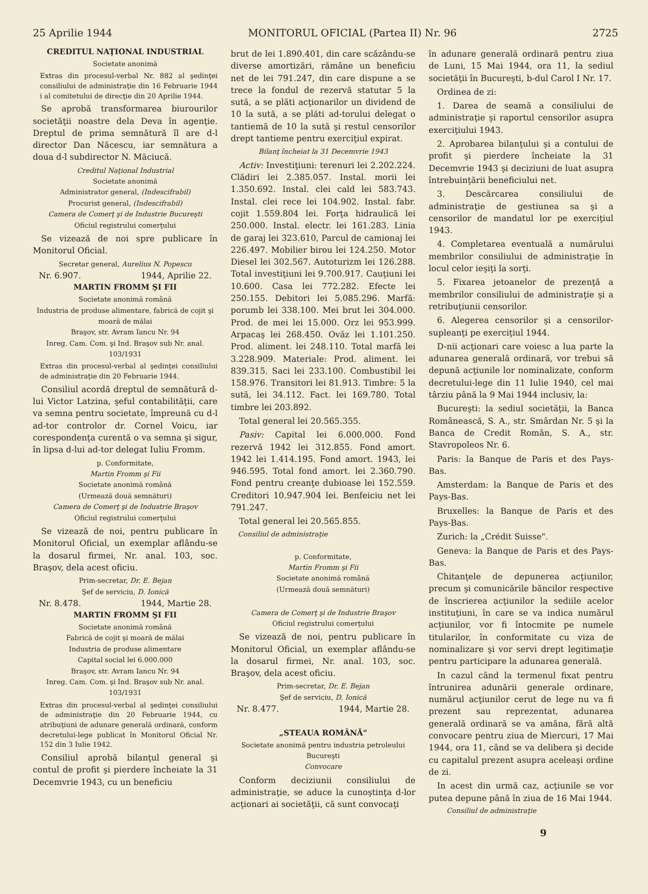25 Aprilie 1944 MONITORUL OFICIAL (Partea II) Nr. 96 2725
CREDITUL NAŢIONAL INDUSTRIAL
Societate anonimă
Extras din procesul-verbal Nr. 882 al şedinţei consiliului de administraţie din 16 Februarie 1944 i al comitetului de direcţie din 20 Aprilie 1944.
Se aprobă transformarea biurourilor societăţii noastre dela Deva în agenţie. Dreptul de prima semnătură îl are d-l director Dan Năcescu, iar semnătura a doua d-l subdirector N. Măciucă.
Creditul Naţional Industrial
Societate anonimă
Administrator general, (Indescifrabil)
Procurist general, (Indescifrabil)
Camera de Comerţ şi de Industrie Bucureşti
Oficiul registrului comerţului
Se vizează de noi spre publicare în Monitorul Oficial.
Secretar general, Aurelius N. Popescu
Nr. 6.907. 1944, Aprilie 22.
MARTIN FROMM ŞI FII
Societate anonimă română
Industria de produse alimentare, fabrică de cojit şi moară de mălai
Braşov, str. Avram Iancu Nr. 94
Inreg. Cam. Com. şi Ind. Braşov sub Nr. anal. 103/1931
Extras din procesul-verbal al şedinţei consiliului de administraţie din 20 Februarie 1944.
Consiliul acordă dreptul de semnătură d-lui Victor Latzina, şeful contabilităţii, care va semna pentru societate, împreună cu d-l ad-tor controlor dr. Cornel Voicu, iar corespondenţa curentă o va semna şi sigur, în lipsa d-lui ad-tor delegat Iuliu Fromm.
p. Conformitate,
Martin Fromm şi Fii
Societate anonimă română
(Urmează două semnături)
Camera de Comerţ şi de Industrie Braşov
Oficiul registrului comerţului
Se vizează de noi, pentru publicare în Monitorul Oficial, un exemplar aflându-se la dosarul firmei, Nr. anal. 103, soc. Braşov, dela acest oficiu.
Prim-secretar, Dr. E. Bejan
Şef de serviciu, D. Ionică
Nr. 8.478. 1944, Martie 28.
MARTIN FROMM ŞI FII
Societate anonimă română
Fabrică de cojit şi moară de mălai
Industria de produse alimentare
Capital social lei 6.000.000
Braşov, str. Avram Iancu Nr. 94
Inreg. Cam. Com. şi Ind. Braşov sub Nr. anal. 103/1931
Extras din procesul-verbal al şedinţei consiliului de administraţie din 20 Februarie 1944, cu atribuţiuni de adunare generală ordinară, conform decretului-lege publicat în Monitorul Oficial Nr. 152 din 3 Iulie 1942.
Consiliul aprobă bilanţul general şi contul de profit şi pierdere încheiate la 31 Decemvrie 1943, cu un beneficiu
brut de lei 1.890.401, din care scăzându-se diverse amortizări, rămâne un beneficiu net de lei 791.247, din care dispune a se trece la fondul de rezervă statutar 5 la sută, a se plăti acţionarilor un dividend de 10 la sută, a se plăti ad-torului delegat o tantiemă de 10 la sută şi restul censorilor drept tantieme pentru exerciţiul expirat.
Bilanţ încheiat la 31 Decemvrie 1943
Activ: Investiţiuni: terenuri lei 2.202.224. Clădiri lei 2.385.057. Instal. morii lei 1.350.692. Instal. clei cald lei 583.743. Instal. clei rece lei 104.902. Instal. fabr. cojit 1.559.804 lei. Forţa hidraulică lei 250.000. Instal. electr. lei 161.283. Linia de garaj lei 323.610, Parcul de camionaj lei 226.497. Mobilier birou lei 124.250. Motor Diesel lei 302.567. Autoturizm lei 126.288. Total investiţiuni lei 9.700.917. Cauţiuni lei 10.600. Casa lei 772.282. Efecte lei 250.155. Debitori lei 5.085.296. Marfă: porumb lei 338.100. Mei brut lei 304.000. Prod. de mei lei 15.000. Orz lei 953.999. Arpacaş lei 268.450. Ovăz lei 1.101.250. Prod. aliment. lei 248.110. Total marfă lei 3.228.909. Materiale: Prod. aliment. lei 839.315. Saci lei 233.100. Combustibil lei 158.976. Transitori lei 81.913. Timbre: 5 la sută, lei 34.112. Fact. lei 169.780. Total timbre lei 203.892.
Total general lei 20.565.355.
Pasiv: Capital lei 6.000.000. Fond rezervă 1942 lei 312.855. Fond amort. 1942 lei 1.414.195. Fond amort. 1943, lei 946.595. Total fond amort. lei 2.360.790. Fond pentru creanţe dubioase lei 152.559. Creditori 10.947.904 lei. Benfeiciu net lei 791.247.
Total general lei 20.565.855.
Consiliul de administraţie
p. Conformitate,
Martin Fromm şi Fii
Societate anonimă română
(Urmează două semnături)
Camera de Comerţ şi de Industrie Braşov
Oficiul registrului comerţului
Se vizează de noi, pentru publicare în Monitorul Oficial, un exemplar aflându-se la dosarul firmei, Nr. anal. 103, soc. Braşov, dela acest oficiu.
Prim-secretar, Dr. E. Bejan
Şef de serviciu, D. Ionică
Nr. 8.477. 1944, Martie 28.
„STEAUA ROMÂNĂ"
Societate anonimă pentru industria petroleului
Bucureşti
Convocare
Conform deciziunii consiliului de administraţie, se aduce la cunoştinţa d-lor acţionari ai societăţii, că sunt convocaţi
în adunare generală ordinară pentru ziua de Luni, 15 Mai 1944, ora 11, la sediul societăţii în Bucureşti, b-dul Carol I Nr. 17.
Ordinea de zi:
1. Darea de seamă a consiliului de administraţie şi raportul censorilor asupra exerciţiului 1943.
2. Aprobarea bilanţului şi a contului de profit şi pierdere încheiate la 31 Decemvrie 1943 şi deciziuni de luat asupra întrebuinţării beneficiului net.
3. Descărcarea consiliului de administraţie de gestiunea sa şi a censorilor de mandatul lor pe exerciţiul 1943.
4. Completarea eventuală a numărului membrilor consiliului de administraţie în locul celor ieşiţi la sorţi.
5. Fixarea jetoanelor de prezenţă a membrilor consiliului de administraţie şi a retribuţiunii censorilor.
6. Alegerea censorilor şi a censorilor-supleanţi pe exerciţiul 1944.
D-nii acţionari care voiesc a lua parte la adunarea generală ordinară, vor trebui să depună acţiunile lor nominalizate, conform decretului-lege din 11 Iulie 1940, cel mai târziu până la 9 Mai 1944 inclusiv, la:
Bucureşti: la sediul societăţii, la Banca Românească, S. A., str. Smârdan Nr. 5 şi la Banca de Credit Român, S. A., str. Stavropoleos Nr. 6.
Paris: la Banque de Paris et des Pays-Bas.
Amsterdam: la Banque de Paris et des Pays-Bas.
Bruxelles: la Banque de Paris et des Pays-Bas.
Zurich: la „Crédit Suisse".
Geneva: la Banque de Paris et des Pays-Bas.
Chitanţele de depunerea acţiunilor, precum şi comunicările băncilor respective de înscrierea acţiunilor la sediile acelor instituţiuni, în care se va indica numărul acţiunilor, vor fi întocmite pe numele titularilor, în conformitate cu viza de nominalizare şi vor servi drept legitimaţie pentru participare la adunarea generală.
In cazul când la termenul fixat pentru întrunirea adunării generale ordinare, numărul acţiunilor cerut de lege nu va fi prezent sau reprezentat, adunarea generală ordinară se va amâna, fără altă convocare pentru ziua de Miercuri, 17 Mai 1944, ora 11, când se va delibera şi decide cu capitalul prezent asupra aceleaşi ordine de zi.
In acest din urmă caz, acţiunile se vor putea depune până în ziua de 16 Mai 1944.
Consiliul de administraţie
9